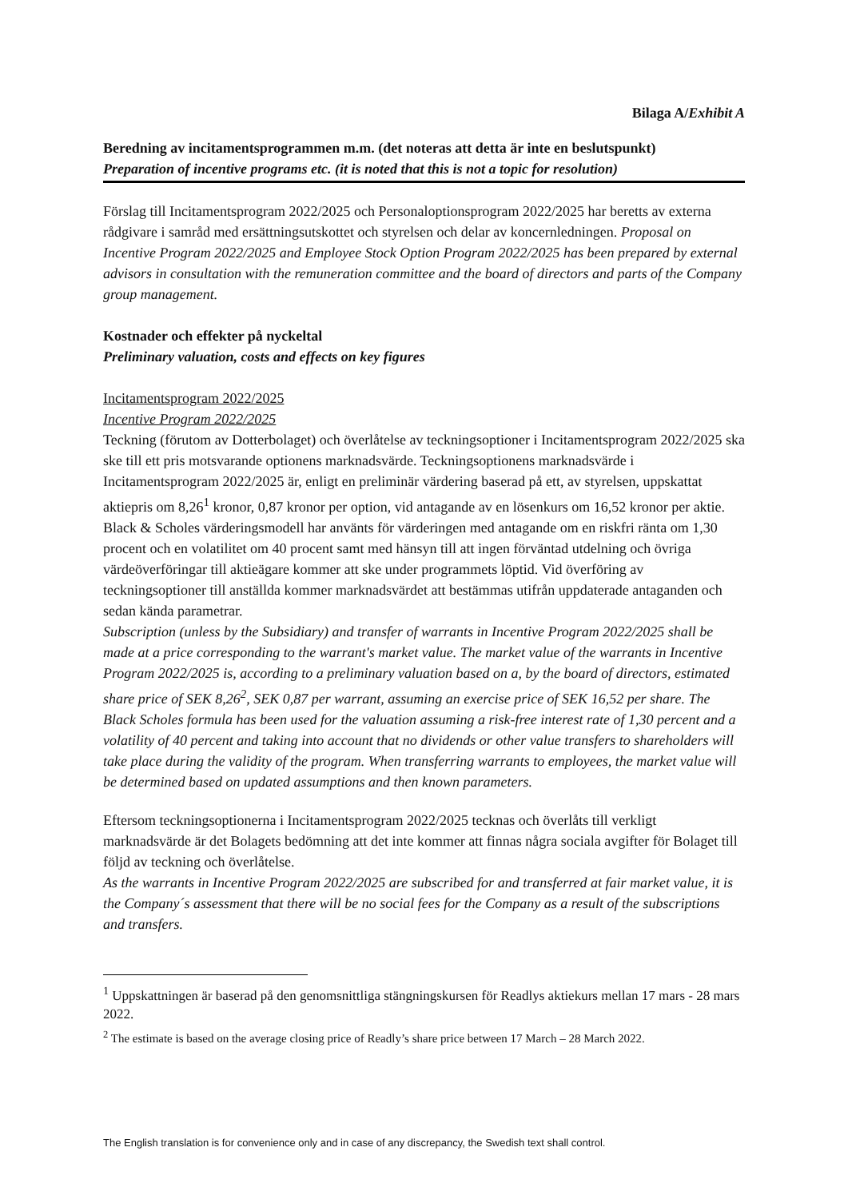Bilaga A/Exhibit A
Beredning av incitamentsprogrammen m.m. (det noteras att detta är inte en beslutspunkt)
Preparation of incentive programs etc. (it is noted that this is not a topic for resolution)
Förslag till Incitamentsprogram 2022/2025 och Personaloptionsprogram 2022/2025 har beretts av externa rådgivare i samråd med ersättningsutskottet och styrelsen och delar av koncernledningen. Proposal on Incentive Program 2022/2025 and Employee Stock Option Program 2022/2025 has been prepared by external advisors in consultation with the remuneration committee and the board of directors and parts of the Company group management.
Kostnader och effekter på nyckeltal
Preliminary valuation, costs and effects on key figures
Incitamentsprogram 2022/2025
Incentive Program 2022/2025
Teckning (förutom av Dotterbolaget) och överlåtelse av teckningsoptioner i Incitamentsprogram 2022/2025 ska ske till ett pris motsvarande optionens marknadsvärde. Teckningsoptionens marknadsvärde i Incitamentsprogram 2022/2025 är, enligt en preliminär värdering baserad på ett, av styrelsen, uppskattat aktiepris om 8,26<sup>1</sup> kronor, 0,87 kronor per option, vid antagande av en lösenkurs om 16,52 kronor per aktie. Black & Scholes värderingsmodell har använts för värderingen med antagande om en riskfri ränta om 1,30 procent och en volatilitet om 40 procent samt med hänsyn till att ingen förväntad utdelning och övriga värdeöverföringar till aktieägare kommer att ske under programmets löptid. Vid överföring av teckningsoptioner till anställda kommer marknadsvärdet att bestämmas utifrån uppdaterade antaganden och sedan kända parametrar.
Subscription (unless by the Subsidiary) and transfer of warrants in Incentive Program 2022/2025 shall be made at a price corresponding to the warrant's market value. The market value of the warrants in Incentive Program 2022/2025 is, according to a preliminary valuation based on a, by the board of directors, estimated share price of SEK 8,26<sup>2</sup>, SEK 0,87 per warrant, assuming an exercise price of SEK 16,52 per share. The Black Scholes formula has been used for the valuation assuming a risk-free interest rate of 1,30 percent and a volatility of 40 percent and taking into account that no dividends or other value transfers to shareholders will take place during the validity of the program. When transferring warrants to employees, the market value will be determined based on updated assumptions and then known parameters.
Eftersom teckningsoptionerna i Incitamentsprogram 2022/2025 tecknas och överlåts till verkligt marknadsvärde är det Bolagets bedömning att det inte kommer att finnas några sociala avgifter för Bolaget till följd av teckning och överlåtelse.
As the warrants in Incentive Program 2022/2025 are subscribed for and transferred at fair market value, it is the Company´s assessment that there will be no social fees for the Company as a result of the subscriptions and transfers.
<sup>1</sup> Uppskattningen är baserad på den genomsnittliga stängningskursen för Readlys aktiekurs mellan 17 mars - 28 mars 2022.
<sup>2</sup> The estimate is based on the average closing price of Readly’s share price between 17 March – 28 March 2022.
The English translation is for convenience only and in case of any discrepancy, the Swedish text shall control.